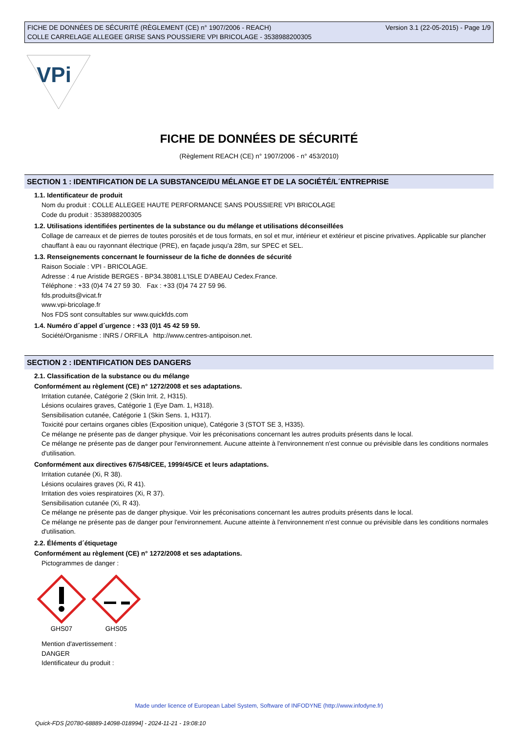FICHE DE DONNÉES DE SÉCURITÉ (RÈGLEMENT (CE) n° 1907/2006 - REACH)
COLLE CARRELAGE ALLEGEE GRISE SANS POUSSIERE VPI BRICOLAGE - 3538988200305
Version 3.1 (22-05-2015) - Page 1/9
VPi
FICHE DE DONNÉES DE SÉCURITÉ
(Règlement REACH (CE) n° 1907/2006 - n° 453/2010)
SECTION 1 : IDENTIFICATION DE LA SUBSTANCE/DU MÉLANGE ET DE LA SOCIÉTÉ/L´ENTREPRISE
1.1. Identificateur de produit
Nom du produit : COLLE ALLEGEE HAUTE PERFORMANCE SANS POUSSIERE VPI BRICOLAGE
Code du produit : 3538988200305
1.2. Utilisations identifiées pertinentes de la substance ou du mélange et utilisations déconseillées
Collage de carreaux et de pierres de toutes porosités et de tous formats, en sol et mur, intérieur et extérieur et piscine privatives. Applicable sur plancher chauffant à eau ou rayonnant électrique (PRE), en façade jusqu'a 28m, sur SPEC et SEL.
1.3. Renseignements concernant le fournisseur de la fiche de données de sécurité
Raison Sociale : VPI - BRICOLAGE.
Adresse : 4 rue Aristide BERGES - BP34.38081.L'ISLE D'ABEAU Cedex.France.
Téléphone : +33 (0)4 74 27 59 30. Fax : +33 (0)4 74 27 59 96.
fds.produits@vicat.fr
www.vpi-bricolage.fr
Nos FDS sont consultables sur www.quickfds.com
1.4. Numéro d´appel d´urgence : +33 (0)1 45 42 59 59.
Société/Organisme : INRS / ORFILA http://www.centres-antipoison.net.
SECTION 2 : IDENTIFICATION DES DANGERS
2.1. Classification de la substance ou du mélange
Conformément au règlement (CE) n° 1272/2008 et ses adaptations.
Irritation cutanée, Catégorie 2 (Skin Irrit. 2, H315).
Lésions oculaires graves, Catégorie 1 (Eye Dam. 1, H318).
Sensibilisation cutanée, Catégorie 1 (Skin Sens. 1, H317).
Toxicité pour certains organes cibles (Exposition unique), Catégorie 3 (STOT SE 3, H335).
Ce mélange ne présente pas de danger physique. Voir les préconisations concernant les autres produits présents dans le local.
Ce mélange ne présente pas de danger pour l'environnement. Aucune atteinte à l'environnement n'est connue ou prévisible dans les conditions normales d'utilisation.
Conformément aux directives 67/548/CEE, 1999/45/CE et leurs adaptations.
Irritation cutanée (Xi, R 38).
Lésions oculaires graves (Xi, R 41).
Irritation des voies respiratoires (Xi, R 37).
Sensibilisation cutanée (Xi, R 43).
Ce mélange ne présente pas de danger physique. Voir les préconisations concernant les autres produits présents dans le local.
Ce mélange ne présente pas de danger pour l'environnement. Aucune atteinte à l'environnement n'est connue ou prévisible dans les conditions normales d'utilisation.
2.2. Éléments d´étiquetage
Conformément au règlement (CE) n° 1272/2008 et ses adaptations.
Pictogrammes de danger :
GHS07 GHS05
Mention d'avertissement :
DANGER
Identificateur du produit :
Made under licence of European Label System, Software of INFODYNE (http://www.infodyne.fr)
Quick-FDS [20780-68889-14098-018994] - 2024-11-21 - 19:08:10